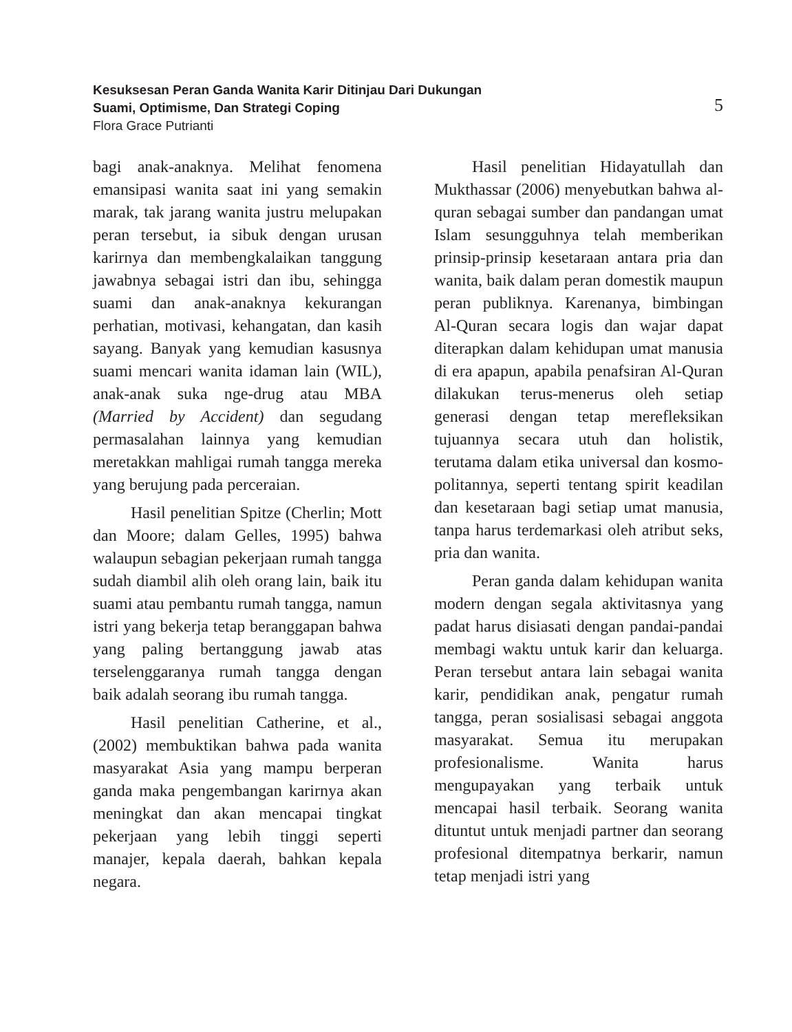Kesuksesan Peran Ganda Wanita Karir Ditinjau Dari Dukungan
Suami, Optimisme, Dan Strategi Coping
Flora Grace Putrianti
5
bagi anak-anaknya. Melihat fenomena emansipasi wanita saat ini yang semakin marak, tak jarang wanita justru melupakan peran tersebut, ia sibuk dengan urusan karirnya dan membengkalaikan tanggung jawabnya sebagai istri dan ibu, sehingga suami dan anak-anaknya kekurangan perhatian, motivasi, kehangatan, dan kasih sayang. Banyak yang kemudian kasusnya suami mencari wanita idaman lain (WIL), anak-anak suka nge-drug atau MBA (Married by Accident) dan segudang permasalahan lainnya yang kemudian meretakkan mahligai rumah tangga mereka yang berujung pada perceraian.
Hasil penelitian Spitze (Cherlin; Mott dan Moore; dalam Gelles, 1995) bahwa walaupun sebagian pekerjaan rumah tangga sudah diambil alih oleh orang lain, baik itu suami atau pembantu rumah tangga, namun istri yang bekerja tetap beranggapan bahwa yang paling bertanggung jawab atas terselenggaranya rumah tangga dengan baik adalah seorang ibu rumah tangga.
Hasil penelitian Catherine, et al., (2002) membuktikan bahwa pada wanita masyarakat Asia yang mampu berperan ganda maka pengembangan karirnya akan meningkat dan akan mencapai tingkat pekerjaan yang lebih tinggi seperti manajer, kepala daerah, bahkan kepala negara.
Hasil penelitian Hidayatullah dan Mukthassar (2006) menyebutkan bahwa al-quran sebagai sumber dan pandangan umat Islam sesungguhnya telah memberikan prinsip-prinsip kesetaraan antara pria dan wanita, baik dalam peran domestik maupun peran publiknya. Karenanya, bimbingan Al-Quran secara logis dan wajar dapat diterapkan dalam kehidupan umat manusia di era apapun, apabila penafsiran Al-Quran dilakukan terus-menerus oleh setiap generasi dengan tetap merefleksikan tujuannya secara utuh dan holistik, terutama dalam etika universal dan kosmo-politannya, seperti tentang spirit keadilan dan kesetaraan bagi setiap umat manusia, tanpa harus terdemarkasi oleh atribut seks, pria dan wanita.
Peran ganda dalam kehidupan wanita modern dengan segala aktivitasnya yang padat harus disiasati dengan pandai-pandai membagi waktu untuk karir dan keluarga. Peran tersebut antara lain sebagai wanita karir, pendidikan anak, pengatur rumah tangga, peran sosialisasi sebagai anggota masyarakat. Semua itu merupakan profesionalisme. Wanita harus mengupayakan yang terbaik untuk mencapai hasil terbaik. Seorang wanita dituntut untuk menjadi partner dan seorang profesional ditempatnya berkarir, namun tetap menjadi istri yang